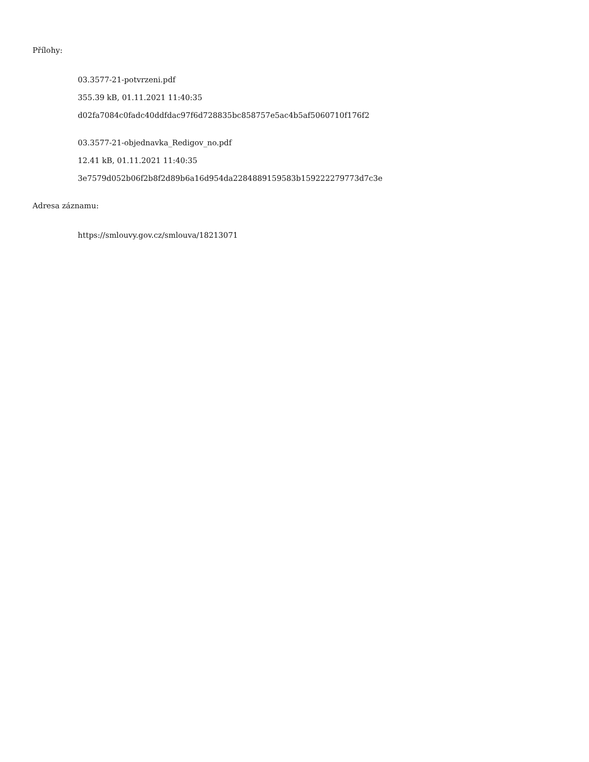Přílohy:
03.3577-21-potvrzeni.pdf
355.39 kB, 01.11.2021 11:40:35
d02fa7084c0fadc40ddfdac97f6d728835bc858757e5ac4b5af5060710f176f2
03.3577-21-objednavka_Redigov_no.pdf
12.41 kB, 01.11.2021 11:40:35
3e7579d052b06f2b8f2d89b6a16d954da2284889159583b159222279773d7c3e
Adresa záznamu:
https://smlouvy.gov.cz/smlouva/18213071